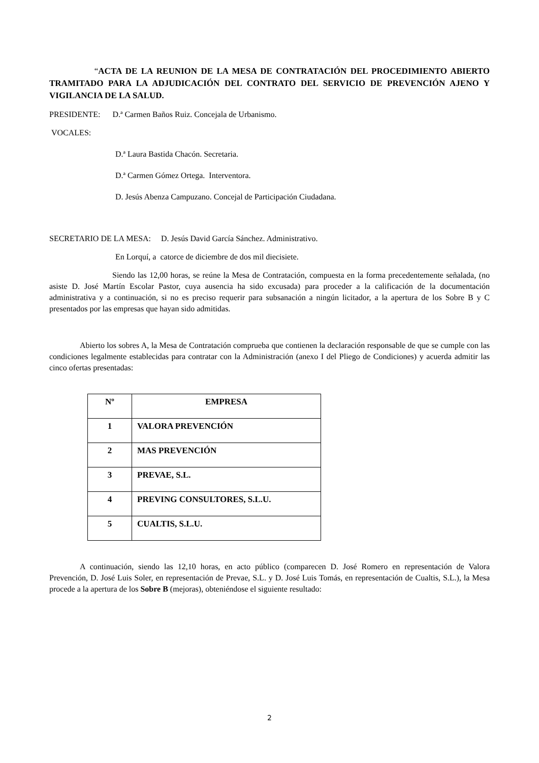“ACTA DE LA REUNION DE LA MESA DE CONTRATACIÓN DEL PROCEDIMIENTO ABIERTO TRAMITADO PARA LA ADJUDICACIÓN DEL CONTRATO DEL SERVICIO DE PREVENCIÓN AJENO Y VIGILANCIA DE LA SALUD.
PRESIDENTE: D.ª Carmen Baños Ruiz. Concejala de Urbanismo.
VOCALES:
D.ª Laura Bastida Chacón. Secretaria.
D.ª Carmen Gómez Ortega. Interventora.
D. Jesús Abenza Campuzano. Concejal de Participación Ciudadana.
SECRETARIO DE LA MESA: D. Jesús David García Sánchez. Administrativo.
En Lorquí, a catorce de diciembre de dos mil diecisiete.
Siendo las 12,00 horas, se reúne la Mesa de Contratación, compuesta en la forma precedentemente señalada, (no asiste D. José Martín Escolar Pastor, cuya ausencia ha sido excusada) para proceder a la calificación de la documentación administrativa y a continuación, si no es preciso requerir para subsanación a ningún licitador, a la apertura de los Sobre B y C presentados por las empresas que hayan sido admitidas.
Abierto los sobres A, la Mesa de Contratación comprueba que contienen la declaración responsable de que se cumple con las condiciones legalmente establecidas para contratar con la Administración (anexo I del Pliego de Condiciones) y acuerda admitir las cinco ofertas presentadas:
| Nº | EMPRESA |
| --- | --- |
| 1 | VALORA PREVENCIÓN |
| 2 | MAS PREVENCIÓN |
| 3 | PREVAE, S.L. |
| 4 | PREVING CONSULTORES, S.L.U. |
| 5 | CUALTIS, S.L.U. |
A continuación, siendo las 12,10 horas, en acto público (comparecen D. José Romero en representación de Valora Prevención, D. José Luis Soler, en representación de Prevae, S.L. y D. José Luis Tomás, en representación de Cualtis, S.L.), la Mesa procede a la apertura de los Sobre B (mejoras), obteniéndose el siguiente resultado:
2